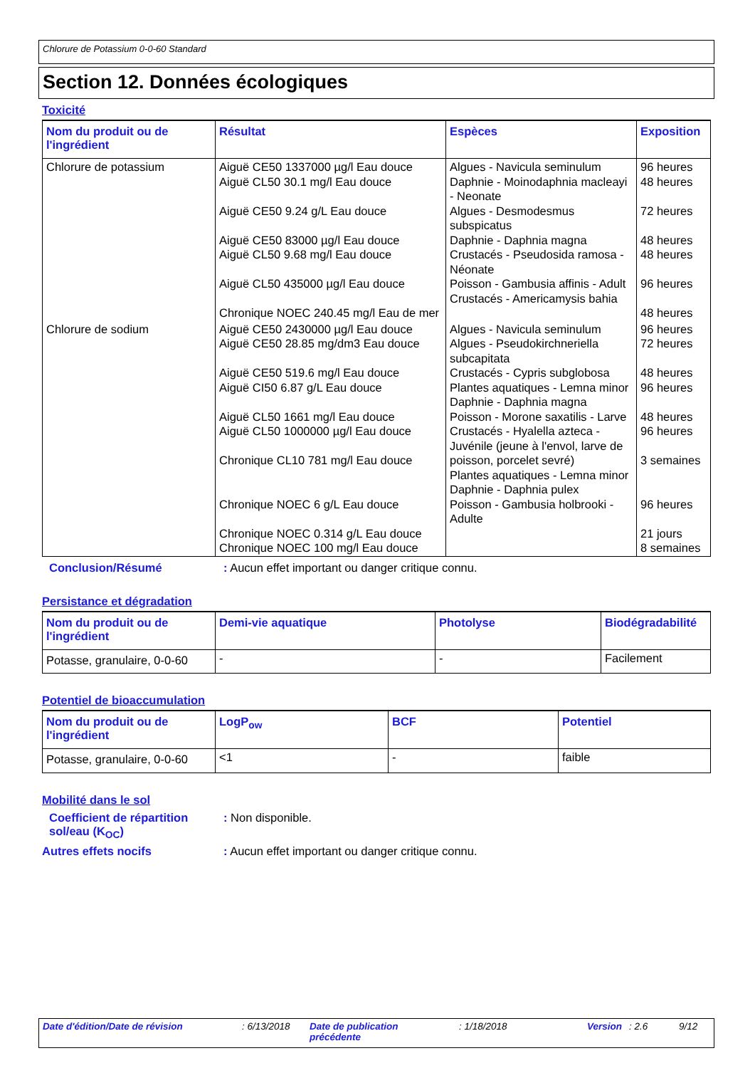Chlorure de Potassium 0-0-60 Standard
Section 12. Données écologiques
Toxicité
| Nom du produit ou de l'ingrédient | Résultat | Espèces | Exposition |
| --- | --- | --- | --- |
| Chlorure de potassium | Aiguë CE50 1337000 µg/l Eau douce Aiguë CL50 30.1 mg/l Eau douce Aiguë CE50 9.24 g/L Eau douce Aiguë CE50 83000 µg/l Eau douce Aiguë CL50 9.68 mg/l Eau douce Aiguë CL50 435000 µg/l Eau douce Chronique NOEC 240.45 mg/l Eau de mer | Algues - Navicula seminulum Daphnie - Moinodaphnia macleayi - Neonate Algues - Desmodesmus subspicatus Daphnie - Daphnia magna Crustacés - Pseudosida ramosa - Néonate Poisson - Gambusia affinis - Adult Crustacés - Americamysis bahia | 96 heures 48 heures 72 heures 48 heures 48 heures 96 heures 48 heures |
| Chlorure de sodium | Aiguë CE50 2430000 µg/l Eau douce Aiguë CE50 28.85 mg/dm3 Eau douce Aiguë CE50 519.6 mg/l Eau douce Aiguë CI50 6.87 g/L Eau douce Aiguë CL50 1661 mg/l Eau douce Aiguë CL50 1000000 µg/l Eau douce Chronique CL10 781 mg/l Eau douce Chronique NOEC 6 g/L Eau douce Chronique NOEC 0.314 g/L Eau douce Chronique NOEC 100 mg/l Eau douce | Algues - Navicula seminulum Algues - Pseudokirchneriella subcapitata Crustacés - Cypris subglobosa Plantes aquatiques - Lemna minor Daphnie - Daphnia magna Poisson - Morone saxatilis - Larve Crustacés - Hyalella azteca - Juvénile (jeune à l'envol, larve de poisson, porcelet sevré) Plantes aquatiques - Lemna minor Daphnie - Daphnia pulex Poisson - Gambusia holbrooki - Adulte | 96 heures 72 heures 48 heures 96 heures 48 heures 96 heures 3 semaines 96 heures 21 jours 8 semaines |
Conclusion/Résumé: Aucun effet important ou danger critique connu.
Persistance et dégradation
| Nom du produit ou de l'ingrédient | Demi-vie aquatique | Photolyse | Biodégradabilité |
| --- | --- | --- | --- |
| Potasse, granulaire, 0-0-60 | - | - | Facilement |
Potentiel de bioaccumulation
| Nom du produit ou de l'ingrédient | LogP<sub>ow</sub> | BCF | Potentiel |
| --- | --- | --- | --- |
| Potasse, granulaire, 0-0-60 | <1 | - | faible |
Mobilité dans le sol
Coefficient de répartition sol/eau (K<sub>OC</sub>): Non disponible.
Autres effets nocifs: Aucun effet important ou danger critique connu.
Date d'édition/Date de révision : 6/13/2018
Date de publication précédente
: 1/18/2018 Version : 2.6 9/12